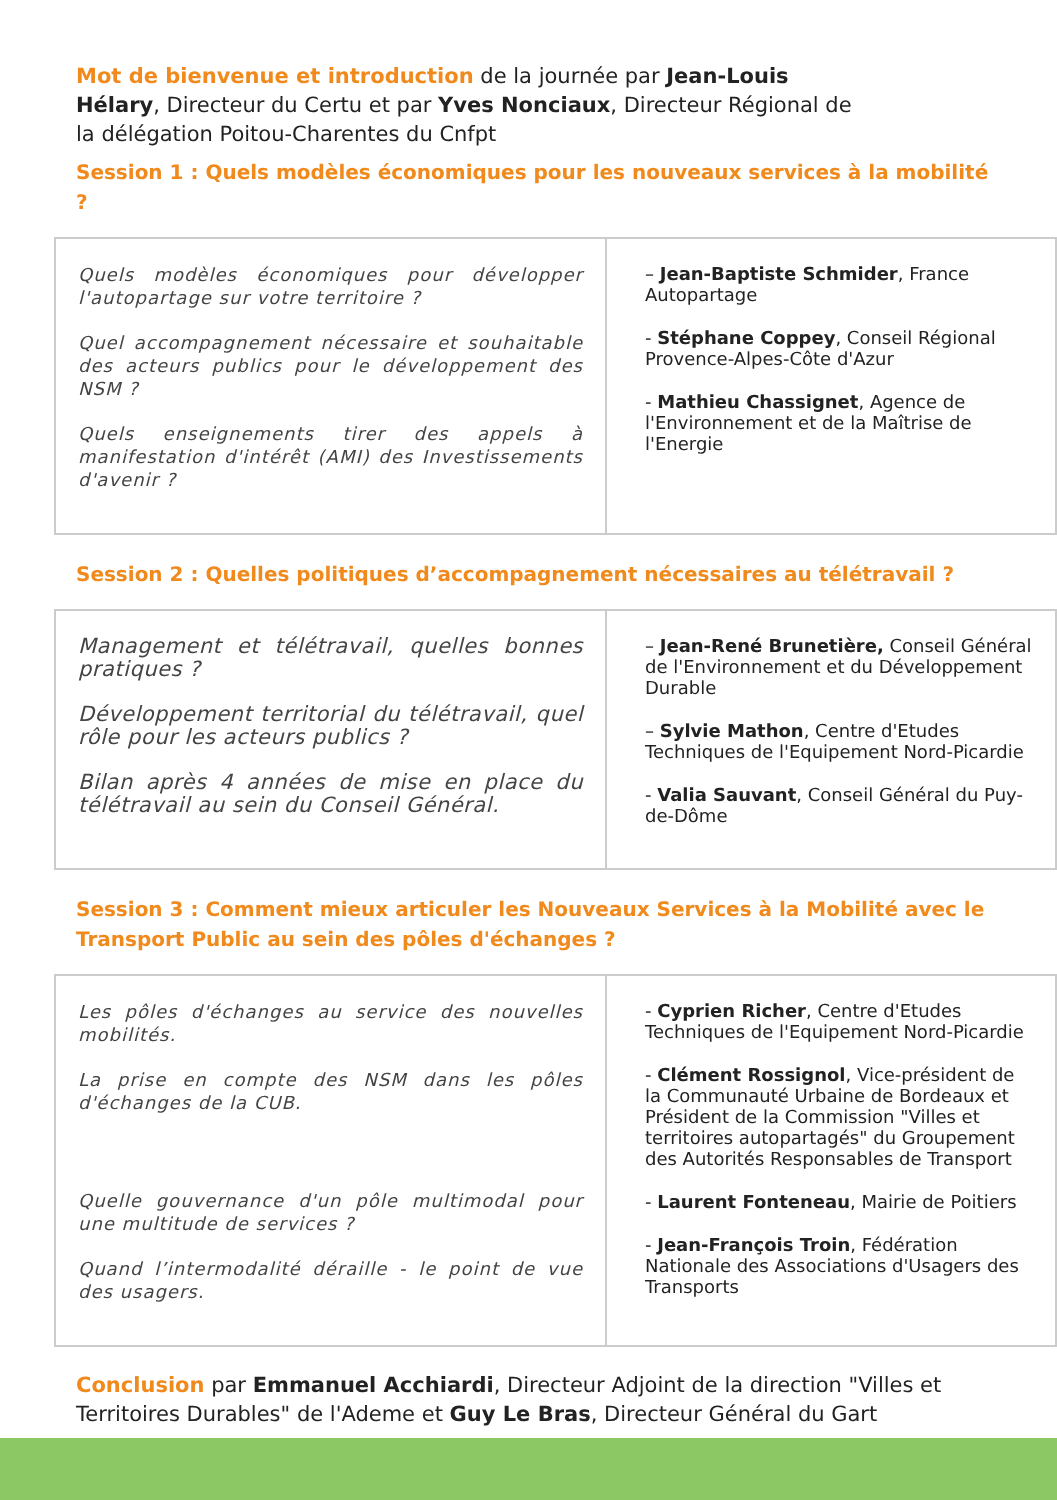Mot de bienvenue et introduction de la journée par Jean-Louis Hélary, Directeur du Certu et par Yves Nonciaux, Directeur Régional de la délégation Poitou-Charentes du Cnfpt
Session 1 : Quels modèles économiques pour les nouveaux services à la mobilité ?
| Quels modèles économiques pour développer l'autopartage sur votre territoire ? Quel accompagnement nécessaire et souhaitable des acteurs publics pour le développement des NSM ? Quels enseignements tirer des appels à manifestation d'intérêt (AMI) des Investissements d'avenir ? | – Jean-Baptiste Schmider , France Autopartage - Stéphane Coppey , Conseil Régional Provence-Alpes-Côte d'Azur - Mathieu Chassignet , Agence de l'Environnement et de la Maîtrise de l'Energie |
Session 2 : Quelles politiques d’accompagnement nécessaires au télétravail ?
| Management et télétravail, quelles bonnes pratiques ? Développement territorial du télétravail, quel rôle pour les acteurs publics ? Bilan après 4 années de mise en place du télétravail au sein du Conseil Général. | – Jean-René Brunetière, Conseil Général de l'Environnement et du Développement Durable – Sylvie Mathon , Centre d'Etudes Techniques de l'Equipement Nord-Picardie - Valia Sauvant , Conseil Général du Puy-de-Dôme |
Session 3 : Comment mieux articuler les Nouveaux Services à la Mobilité avec le Transport Public au sein des pôles d'échanges ?
| Les pôles d'échanges au service des nouvelles mobilités. La prise en compte des NSM dans les pôles d'échanges de la CUB. Quelle gouvernance d'un pôle multimodal pour une multitude de services ? Quand l’intermodalité déraille - le point de vue des usagers. | - Cyprien Richer , Centre d'Etudes Techniques de l'Equipement Nord-Picardie - Clément Rossignol , Vice-président de la Communauté Urbaine de Bordeaux et Président de la Commission "Villes et territoires autopartagés" du Groupement des Autorités Responsables de Transport - Laurent Fonteneau , Mairie de Poitiers - Jean-François Troin , Fédération Nationale des Associations d'Usagers des Transports |
Conclusion par Emmanuel Acchiardi, Directeur Adjoint de la direction "Villes et Territoires Durables" de l'Ademe et Guy Le Bras, Directeur Général du Gart